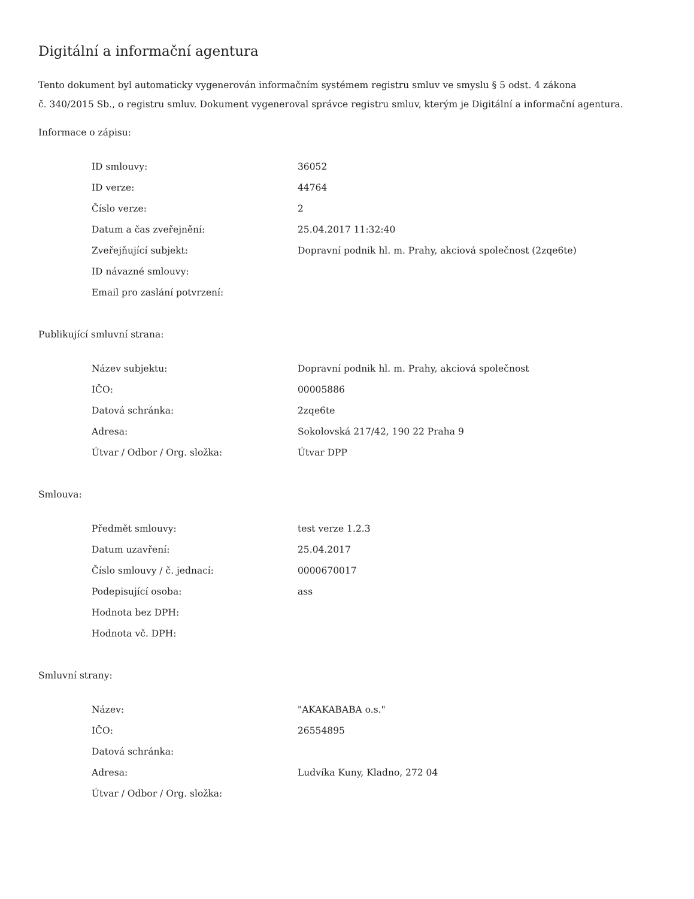Digitální a informační agentura
Tento dokument byl automaticky vygenerován informačním systémem registru smluv ve smyslu § 5 odst. 4 zákona
č. 340/2015 Sb., o registru smluv. Dokument vygeneroval správce registru smluv, kterým je Digitální a informační agentura.
Informace o zápisu:
| ID smlouvy: | 36052 |
| ID verze: | 44764 |
| Číslo verze: | 2 |
| Datum a čas zveřejnění: | 25.04.2017 11:32:40 |
| Zveřejňující subjekt: | Dopravní podnik hl. m. Prahy, akciová společnost (2zqe6te) |
| ID návazné smlouvy: | |
| Email pro zaslání potvrzení: | |
Publikující smluvní strana:
| Název subjektu: | Dopravní podnik hl. m. Prahy, akciová společnost |
| IČO: | 00005886 |
| Datová schránka: | 2zqe6te |
| Adresa: | Sokolovská 217/42, 190 22 Praha 9 |
| Útvar / Odbor / Org. složka: | Útvar DPP |
Smlouva:
| Předmět smlouvy: | test verze 1.2.3 |
| Datum uzavření: | 25.04.2017 |
| Číslo smlouvy / č. jednací: | 0000670017 |
| Podepisující osoba: | ass |
| Hodnota bez DPH: | |
| Hodnota vč. DPH: | |
Smluvní strany:
| Název: | "AKAKABABA o.s." |
| IČO: | 26554895 |
| Datová schránka: | |
| Adresa: | Ludvíka Kuny, Kladno, 272 04 |
| Útvar / Odbor / Org. složka: | |